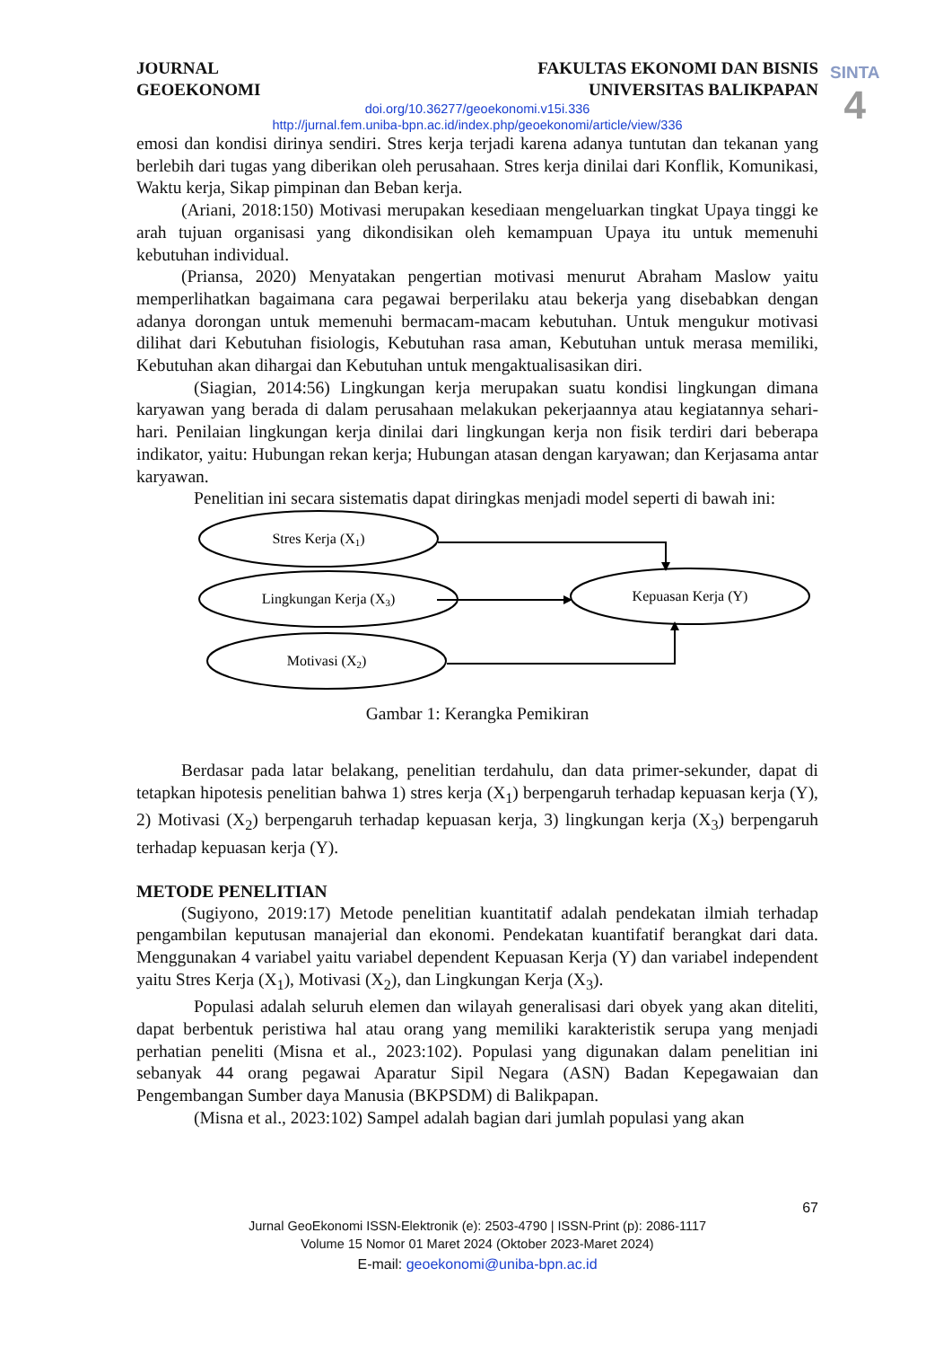SINTA
4
JOURNAL
GEOEKONOMI
FAKULTAS EKONOMI DAN BISNIS
UNIVERSITAS BALIKPAPAN
doi.org/10.36277/geoekonomi.v15i.336
http://jurnal.fem.uniba-bpn.ac.id/index.php/geoekonomi/article/view/336
emosi dan kondisi dirinya sendiri. Stres kerja terjadi karena adanya tuntutan dan tekanan yang berlebih dari tugas yang diberikan oleh perusahaan. Stres kerja dinilai dari Konflik, Komunikasi, Waktu kerja, Sikap pimpinan dan Beban kerja.
(Ariani, 2018:150) Motivasi merupakan kesediaan mengeluarkan tingkat Upaya tinggi ke arah tujuan organisasi yang dikondisikan oleh kemampuan Upaya itu untuk memenuhi kebutuhan individual.
(Priansa, 2020) Menyatakan pengertian motivasi menurut Abraham Maslow yaitu memperlihatkan bagaimana cara pegawai berperilaku atau bekerja yang disebabkan dengan adanya dorongan untuk memenuhi bermacam-macam kebutuhan. Untuk mengukur motivasi dilihat dari Kebutuhan fisiologis, Kebutuhan rasa aman, Kebutuhan untuk merasa memiliki, Kebutuhan akan dihargai dan Kebutuhan untuk mengaktualisasikan diri.
(Siagian, 2014:56) Lingkungan kerja merupakan suatu kondisi lingkungan dimana karyawan yang berada di dalam perusahaan melakukan pekerjaannya atau kegiatannya sehari-hari. Penilaian lingkungan kerja dinilai dari lingkungan kerja non fisik terdiri dari beberapa indikator, yaitu: Hubungan rekan kerja; Hubungan atasan dengan karyawan; dan Kerjasama antar karyawan.
Penelitian ini secara sistematis dapat diringkas menjadi model seperti di bawah ini:
Stres Kerja (X1)
Lingkungan Kerja (X3)
Motivasi (X2)
Kepuasan Kerja (Y)
Gambar 1: Kerangka Pemikiran
Berdasar pada latar belakang, penelitian terdahulu, dan data primer-sekunder, dapat di tetapkan hipotesis penelitian bahwa 1) stres kerja (X<sub>1</sub>) berpengaruh terhadap kepuasan kerja (Y), 2) Motivasi (X<sub>2</sub>) berpengaruh terhadap kepuasan kerja, 3) lingkungan kerja (X<sub>3</sub>) berpengaruh terhadap kepuasan kerja (Y).
METODE PENELITIAN
(Sugiyono, 2019:17) Metode penelitian kuantitatif adalah pendekatan ilmiah terhadap pengambilan keputusan manajerial dan ekonomi. Pendekatan kuantifatif berangkat dari data. Menggunakan 4 variabel yaitu variabel dependent Kepuasan Kerja (Y) dan variabel independent yaitu Stres Kerja (X<sub>1</sub>), Motivasi (X<sub>2</sub>), dan Lingkungan Kerja (X<sub>3</sub>).
Populasi adalah seluruh elemen dan wilayah generalisasi dari obyek yang akan diteliti, dapat berbentuk peristiwa hal atau orang yang memiliki karakteristik serupa yang menjadi perhatian peneliti (Misna et al., 2023:102). Populasi yang digunakan dalam penelitian ini sebanyak 44 orang pegawai Aparatur Sipil Negara (ASN) Badan Kepegawaian dan Pengembangan Sumber daya Manusia (BKPSDM) di Balikpapan.
(Misna et al., 2023:102) Sampel adalah bagian dari jumlah populasi yang akan
67
Jurnal GeoEkonomi ISSN-Elektronik (e): 2503-4790 | ISSN-Print (p): 2086-1117
Volume 15 Nomor 01 Maret 2024 (Oktober 2023-Maret 2024)
E-mail: geoekonomi@uniba-bpn.ac.id